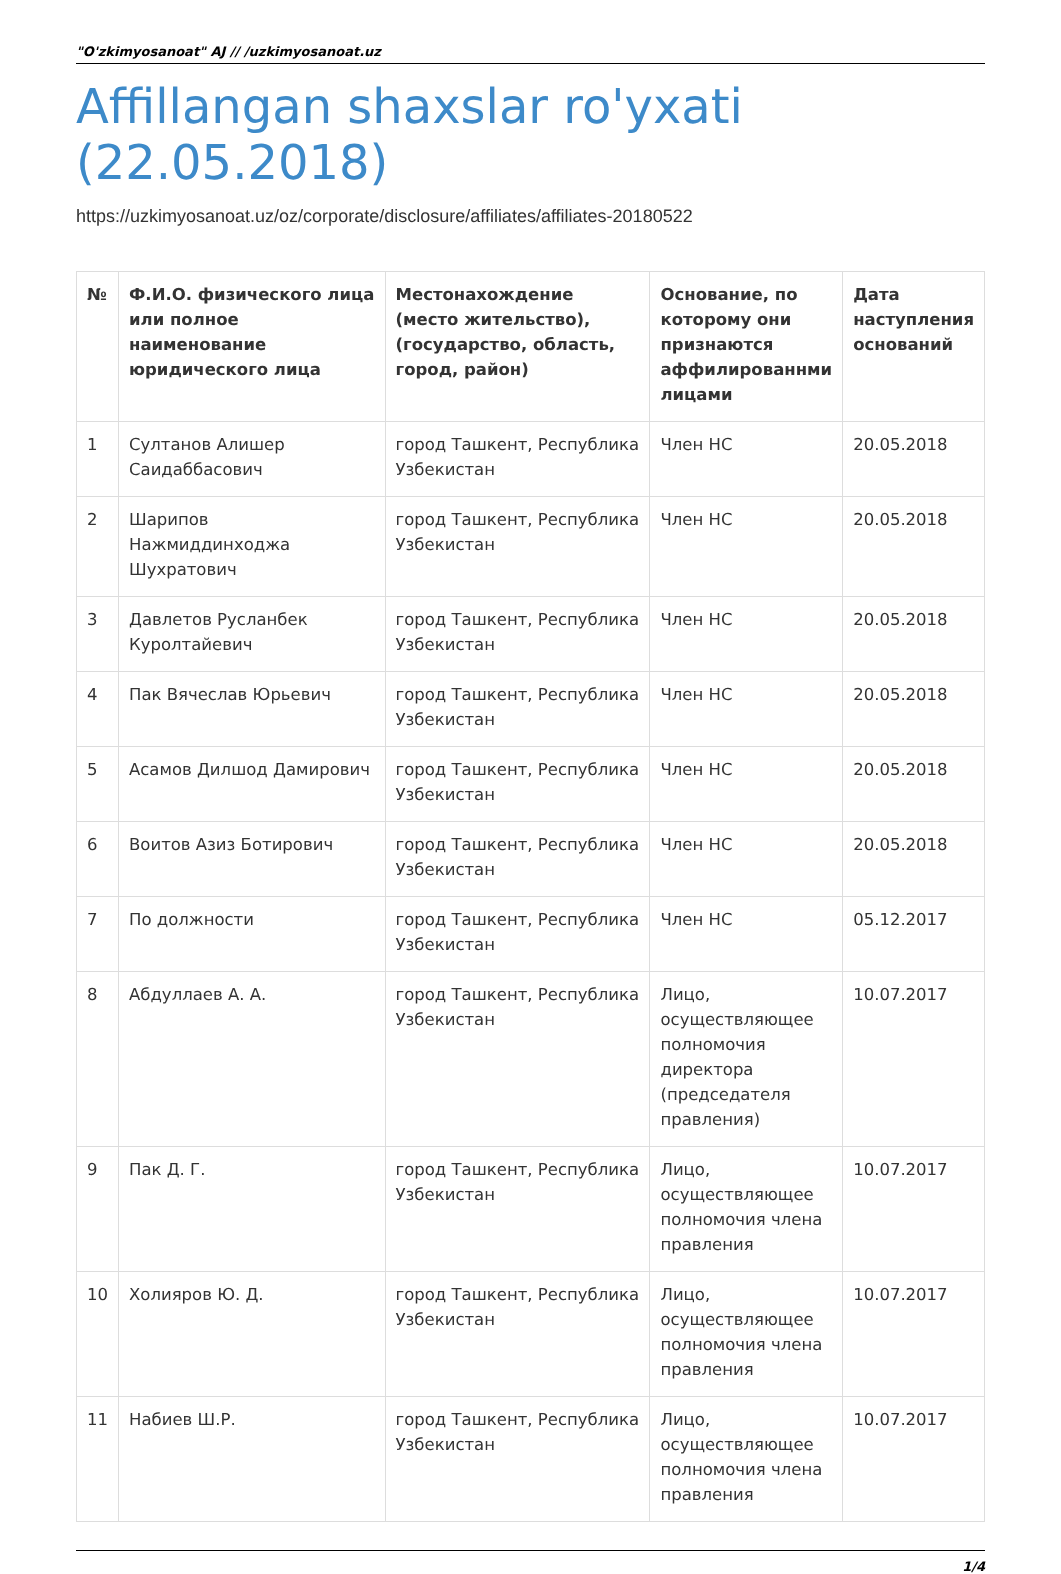"O'zkimyosanoat" AJ // /uzkimyosanoat.uz
Affillangan shaxslar ro'yxati (22.05.2018)
https://uzkimyosanoat.uz/oz/corporate/disclosure/affiliates/affiliates-20180522
| № | Ф.И.О. физического лица или полное наименование юридического лица | Местонахождение (место жительство),(государство, область, город, район) | Основание, по которому они признаются аффилированнми лицами | Дата наступления оснований |
| --- | --- | --- | --- | --- |
| 1 | Султанов Алишер Саидаббасович | город Ташкент, Республика Узбекистан | Член НС | 20.05.2018 |
| 2 | Шарипов Нажмиддинходжа Шухратович | город Ташкент, Республика Узбекистан | Член НС | 20.05.2018 |
| 3 | Давлетов Русланбек Куролтайевич | город Ташкент, Республика Узбекистан | Член НС | 20.05.2018 |
| 4 | Пак Вячеслав Юрьевич | город Ташкент, Республика Узбекистан | Член НС | 20.05.2018 |
| 5 | Асамов Дилшод Дамирович | город Ташкент, Республика Узбекистан | Член НС | 20.05.2018 |
| 6 | Воитов Азиз Ботирович | город Ташкент, Республика Узбекистан | Член НС | 20.05.2018 |
| 7 | По должности | город Ташкент, Республика Узбекистан | Член НС | 05.12.2017 |
| 8 | Абдуллаев А. А. | город Ташкент, Республика Узбекистан | Лицо, осуществляющее полномочия директора (председателя правления) | 10.07.2017 |
| 9 | Пак Д. Г. | город Ташкент, Республика Узбекистан | Лицо, осуществляющее полномочия члена правления | 10.07.2017 |
| 10 | Холияров Ю. Д. | город Ташкент, Республика Узбекистан | Лицо, осуществляющее полномочия члена правления | 10.07.2017 |
| 11 | Набиев Ш.Р. | город Ташкент, Республика Узбекистан | Лицо, осуществляющее полномочия члена правления | 10.07.2017 |
1/4